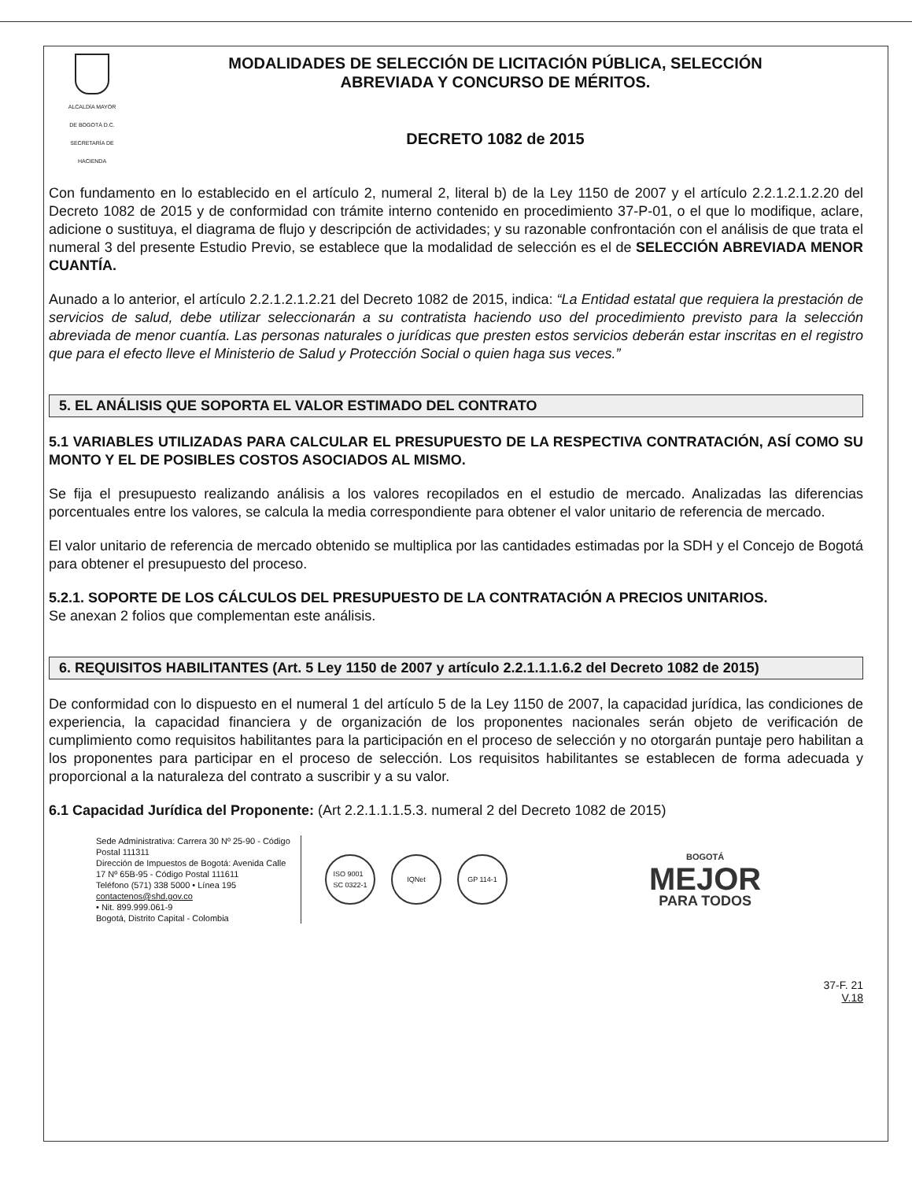ALCALDÍA MAYOR
DE BOGOTÁ D.C.
SECRETARÍA DE HACIENDA
MODALIDADES DE SELECCIÓN DE LICITACIÓN PÚBLICA, SELECCIÓN
ABREVIADA Y CONCURSO DE MÉRITOS.
DECRETO 1082 de 2015
Con fundamento en lo establecido en el artículo 2, numeral 2, literal b) de la Ley 1150 de 2007 y el artículo 2.2.1.2.1.2.20 del Decreto 1082 de 2015 y de conformidad con trámite interno contenido en procedimiento 37-P-01, o el que lo modifique, aclare, adicione o sustituya, el diagrama de flujo y descripción de actividades; y su razonable confrontación con el análisis de que trata el numeral 3 del presente Estudio Previo, se establece que la modalidad de selección es el de SELECCIÓN ABREVIADA MENOR CUANTÍA.
Aunado a lo anterior, el artículo 2.2.1.2.1.2.21 del Decreto 1082 de 2015, indica: “La Entidad estatal que requiera la prestación de servicios de salud, debe utilizar seleccionarán a su contratista haciendo uso del procedimiento previsto para la selección abreviada de menor cuantía. Las personas naturales o jurídicas que presten estos servicios deberán estar inscritas en el registro que para el efecto lleve el Ministerio de Salud y Protección Social o quien haga sus veces.”
5. EL ANÁLISIS QUE SOPORTA EL VALOR ESTIMADO DEL CONTRATO
5.1 VARIABLES UTILIZADAS PARA CALCULAR EL PRESUPUESTO DE LA RESPECTIVA CONTRATACIÓN, ASÍ COMO SU MONTO Y EL DE POSIBLES COSTOS ASOCIADOS AL MISMO.
Se fija el presupuesto realizando análisis a los valores recopilados en el estudio de mercado. Analizadas las diferencias porcentuales entre los valores, se calcula la media correspondiente para obtener el valor unitario de referencia de mercado.
El valor unitario de referencia de mercado obtenido se multiplica por las cantidades estimadas por la SDH y el Concejo de Bogotá para obtener el presupuesto del proceso.
5.2.1. SOPORTE DE LOS CÁLCULOS DEL PRESUPUESTO DE LA CONTRATACIÓN A PRECIOS UNITARIOS.
Se anexan 2 folios que complementan este análisis.
6. REQUISITOS HABILITANTES (Art. 5 Ley 1150 de 2007 y artículo 2.2.1.1.1.6.2 del Decreto 1082 de 2015)
De conformidad con lo dispuesto en el numeral 1 del artículo 5 de la Ley 1150 de 2007, la capacidad jurídica, las condiciones de experiencia, la capacidad financiera y de organización de los proponentes nacionales serán objeto de verificación de cumplimiento como requisitos habilitantes para la participación en el proceso de selección y no otorgarán puntaje pero habilitan a los proponentes para participar en el proceso de selección. Los requisitos habilitantes se establecen de forma adecuada y proporcional a la naturaleza del contrato a suscribir y a su valor.
6.1 Capacidad Jurídica del Proponente: (Art 2.2.1.1.1.5.3. numeral 2 del Decreto 1082 de 2015)
Sede Administrativa: Carrera 30 Nº 25-90 - Código Postal 111311
Dirección de Impuestos de Bogotá: Avenida Calle 17 Nº 65B-95 - Código Postal 111611
Teléfono (571) 338 5000 • Línea 195
contactenos@shd.gov.co
• Nit. 899.999.061-9
Bogotá, Distrito Capital - Colombia
ISO 9001
SC 0322-1
IQNet GP 114-1
BOGOTÁ
MEJOR
PARA TODOS
37-F. 21
V.18